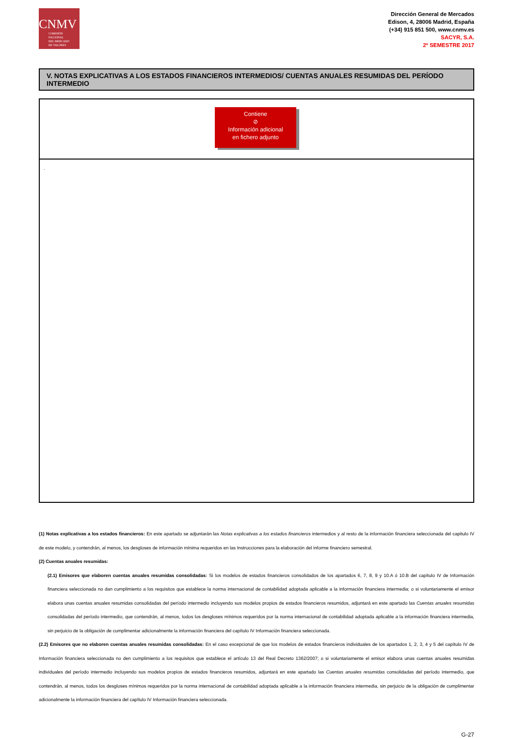CNMV
COMISIÓN
NACIONAL
DEL MERCADO
DE VALORES
Dirección General de Mercados
Edison, 4, 28006 Madrid, España
(+34) 915 851 500, www.cnmv.es
SACYR, S.A.
2º SEMESTRE 2017
V. NOTAS EXPLICATIVAS A LOS ESTADOS FINANCIEROS INTERMEDIOS/ CUENTAS ANUALES RESUMIDAS DEL PERÍODO INTERMEDIO
Contiene
⊘
Información adicional
en fichero adjunto
.
(1) Notas explicativas a los estados financieros: En este apartado se adjuntarán las Notas explicativas a los estados financieros intermedios y al resto de la información financiera seleccionada del capitulo IV de este modelo, y contendrán, al menos, los desgloses de información mínima requeridos en las Instrucciones para la elaboración del informe financiero semestral.
(2) Cuentas anuales resumidas:
(2.1) Emisores que elaboren cuentas anuales resumidas consolidadas: Si los modelos de estados financieros consolidados de los apartados 6, 7, 8, 9 y 10.A ó 10.B del capítulo IV de Información financiera seleccionada no dan cumplimiento a los requisitos que establece la norma internacional de contabilidad adoptada aplicable a la información financiera intermedia; o si voluntariamente el emisor elabora unas cuentas anuales resumidas consolidadas del período intermedio incluyendo sus modelos propios de estados financieros resumidos, adjuntará en este apartado las Cuentas anuales resumidas consolidadas del período intermedio, que contendrán, al menos, todos los desgloses mínimos requeridos por la norma internacional de contabilidad adoptada aplicable a la información financiera intermedia, sin perjuicio de la obligación de cumplimentar adicionalmente la información financiera del capítulo IV Información financiera seleccionada.
(2.2) Emisores que no elaboren cuentas anuales resumidas consolidadas: En el caso excepcional de que los modelos de estados financieros individuales de los apartados 1, 2, 3, 4 y 5 del capítulo IV de Información financiera seleccionada no den cumplimiento a los requisitos que establece el artículo 13 del Real Decreto 1362/2007; o si voluntariamente el emisor elabora unas cuentas anuales resumidas individuales del período intermedio incluyendo sus modelos propios de estados financieros resumidos, adjuntará en este apartado las Cuentas anuales resumidas consolidadas del período intermedio, que contendrán, al menos, todos los desgloses mínimos requeridos por la norma internacional de contabilidad adoptada aplicable a la información financiera intermedia, sin perjuicio de la obligación de cumplimentar adicionalmente la información financiera del capítulo IV Información financiera seleccionada.
G-27